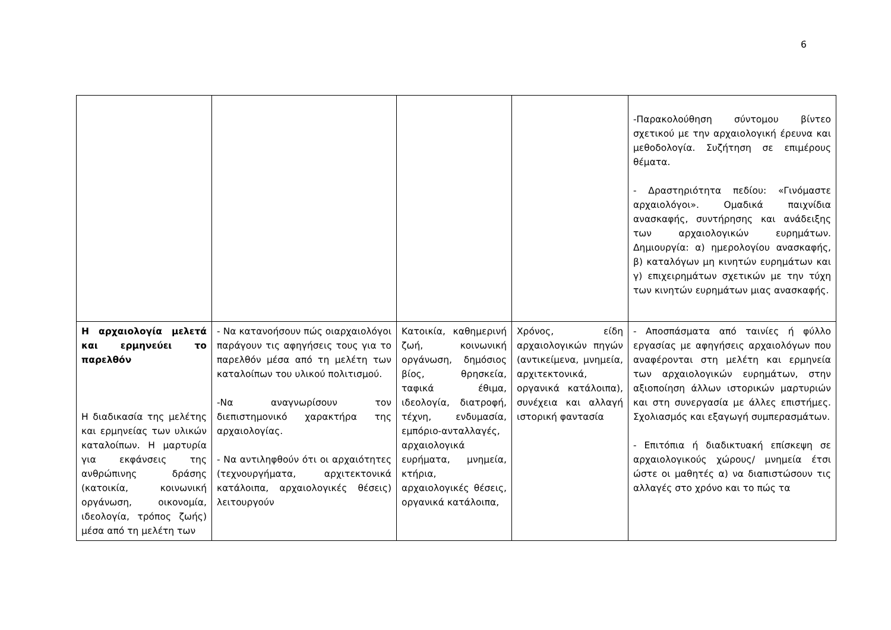6
| | | | | -Παρακολούθηση σύντομου βίντεο σχετικού με την αρχαιολογική έρευνα και μεθοδολογία. Συζήτηση σε επιμέρους θέματα. - Δραστηριότητα πεδίου: «Γινόμαστε αρχαιολόγοι». Ομαδικά παιχνίδια ανασκαφής, συντήρησης και ανάδειξης των αρχαιολογικών ευρημάτων. Δημιουργία: α) ημερολογίου ανασκαφής, β) καταλόγων μη κινητών ευρημάτων και γ) επιχειρημάτων σχετικών με την τύχη των κινητών ευρημάτων μιας ανασκαφής. |
| Η αρχαιολογία μελετά και ερμηνεύει το παρελθόν Η διαδικασία της μελέτης και ερμηνείας των υλικών καταλοίπων. Η μαρτυρία για εκφάνσεις της ανθρώπινης δράσης (κατοικία, κοινωνική οργάνωση, οικονομία, ιδεολογία, τρόπος ζωής) μέσα από τη μελέτη των | - Να κατανοήσουν πώς οιαρχαιολόγοι παράγουν τις αφηγήσεις τους για το παρελθόν μέσα από τη μελέτη των καταλοίπων του υλικού πολιτισμού. -Να αναγνωρίσουν τον διεπιστημονικό χαρακτήρα της αρχαιολογίας. - Να αντιληφθούν ότι οι αρχαιότητες (τεχνουργήματα, αρχιτεκτονικά κατάλοιπα, αρχαιολογικές θέσεις) λειτουργούν | Κατοικία, καθημερινή ζωή, κοινωνική οργάνωση, δημόσιος βίος, θρησκεία, ταφικά έθιμα, ιδεολογία, διατροφή, τέχνη, ενδυμασία, εμπόριο-ανταλλαγές, αρχαιολογικά ευρήματα, μνημεία, κτήρια, αρχαιολογικές θέσεις, οργανικά κατάλοιπα, | Χρόνος, είδη αρχαιολογικών πηγών (αντικείμενα, μνημεία, αρχιτεκτονικά, οργανικά κατάλοιπα), συνέχεια και αλλαγή ιστορική φαντασία | - Αποσπάσματα από ταινίες ή φύλλο εργασίας με αφηγήσεις αρχαιολόγων που αναφέρονται στη μελέτη και ερμηνεία των αρχαιολογικών ευρημάτων, στην αξιοποίηση άλλων ιστορικών μαρτυριών και στη συνεργασία με άλλες επιστήμες. Σχολιασμός και εξαγωγή συμπερασμάτων. - Επιτόπια ή διαδικτυακή επίσκεψη σε αρχαιολογικούς χώρους/ μνημεία έτσι ώστε οι μαθητές α) να διαπιστώσουν τις αλλαγές στο χρόνο και το πώς τα |